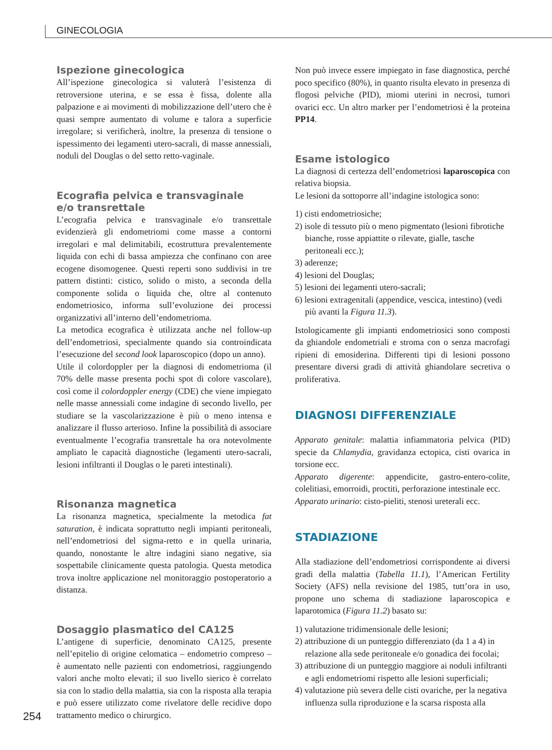GINECOLOGIA
Ispezione ginecologica
All’ispezione ginecologica si valuterà l’esistenza di retroversione uterina, e se essa è fissa, dolente alla palpazione e ai movimenti di mobilizzazione dell’utero che è quasi sempre aumentato di volume e talora a superficie irregolare; si verificherà, inoltre, la presenza di tensione o ispessimento dei legamenti utero-sacrali, di masse annessiali, noduli del Douglas o del setto retto-vaginale.
Ecografia pelvica e transvaginale
e/o transrettale
L’ecografia pelvica e transvaginale e/o transrettale evidenzierà gli endometriomi come masse a contorni irregolari e mal delimitabili, ecostruttura prevalentemente liquida con echi di bassa ampiezza che confinano con aree ecogene disomogenee. Questi reperti sono suddivisi in tre pattern distinti: cistico, solido o misto, a seconda della componente solida o liquida che, oltre al contenuto endometriosico, informa sull’evoluzione dei processi organizzativi all’interno dell’endometrioma.
La metodica ecografica è utilizzata anche nel follow-up dell’endometriosi, specialmente quando sia controindicata l’esecuzione del second look laparoscopico (dopo un anno).
Utile il colordoppler per la diagnosi di endometrioma (il 70% delle masse presenta pochi spot di colore vascolare), così come il colordoppler energy (CDE) che viene impiegato nelle masse annessiali come indagine di secondo livello, per studiare se la vascolarizzazione è più o meno intensa e analizzare il flusso arterioso. Infine la possibilità di associare eventualmente l’ecografia transrettale ha ora notevolmente ampliato le capacità diagnostiche (legamenti utero-sacrali, lesioni infiltranti il Douglas o le pareti intestinali).
Risonanza magnetica
La risonanza magnetica, specialmente la metodica fat saturation, è indicata soprattutto negli impianti peritoneali, nell’endometriosi del sigma-retto e in quella urinaria, quando, nonostante le altre indagini siano negative, sia sospettabile clinicamente questa patologia. Questa metodica trova inoltre applicazione nel monitoraggio postoperatorio a distanza.
Dosaggio plasmatico del CA125
L’antigene di superficie, denominato CA125, presente nell’epitelio di origine celomatica – endometrio compreso – è aumentato nelle pazienti con endometriosi, raggiungendo valori anche molto elevati; il suo livello sierico è correlato sia con lo stadio della malattia, sia con la risposta alla terapia e può essere utilizzato come rivelatore delle recidive dopo trattamento medico o chirurgico.
Non può invece essere impiegato in fase diagnostica, perché poco specifico (80%), in quanto risulta elevato in presenza di flogosi pelviche (PID), miomi uterini in necrosi, tumori ovarici ecc. Un altro marker per l’endometriosi è la proteina PP14.
Esame istologico
La diagnosi di certezza dell’endometriosi laparoscopica con relativa biopsia.
Le lesioni da sottoporre all’indagine istologica sono:
1) cisti endometriosiche;
2) isole di tessuto più o meno pigmentato (lesioni fibrotiche bianche, rosse appiattite o rilevate, gialle, tasche peritoneali ecc.);
3) aderenze;
4) lesioni del Douglas;
5) lesioni dei legamenti utero-sacrali;
6) lesioni extragenitali (appendice, vescica, intestino) (vedi più avanti la Figura 11.3).
Istologicamente gli impianti endometriosici sono composti da ghiandole endometriali e stroma con o senza macrofagi ripieni di emosiderina. Differenti tipi di lesioni possono presentare diversi gradi di attività ghiandolare secretiva o proliferativa.
DIAGNOSI DIFFERENZIALE
Apparato genitale: malattia infiammatoria pelvica (PID) specie da Chlamydia, gravidanza ectopica, cisti ovarica in torsione ecc.
Apparato digerente: appendicite, gastro-entero-colite, colelitiasi, emorroidi, proctiti, perforazione intestinale ecc.
Apparato urinario: cisto-pieliti, stenosi ureterali ecc.
STADIAZIONE
Alla stadiazione dell’endometriosi corrispondente ai diversi gradi della malattia (Tabella 11.1), l’American Fertility Society (AFS) nella revisione del 1985, tutt’ora in uso, propone uno schema di stadiazione laparoscopica e laparotomica (Figura 11.2) basato su:
1) valutazione tridimensionale delle lesioni;
2) attribuzione di un punteggio differenziato (da 1 a 4) in relazione alla sede peritoneale e/o gonadica dei focolai;
3) attribuzione di un punteggio maggiore ai noduli infiltranti e agli endometriomi rispetto alle lesioni superficiali;
4) valutazione più severa delle cisti ovariche, per la negativa influenza sulla riproduzione e la scarsa risposta alla
254